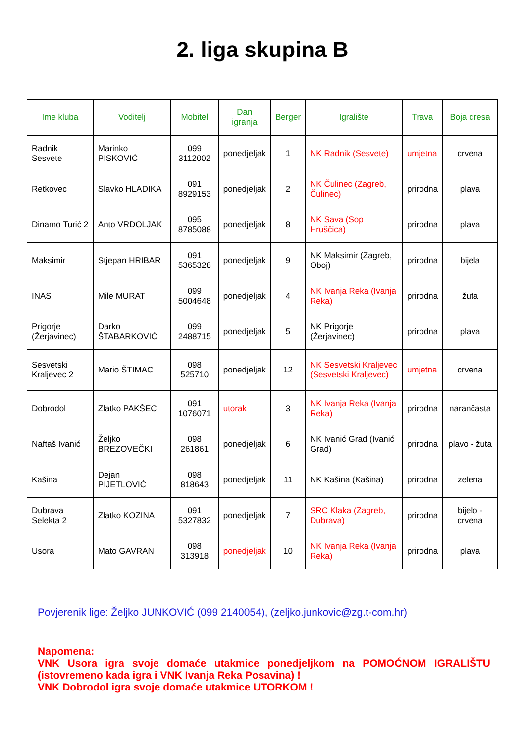2. liga skupina B
| Ime kluba | Voditelj | Mobitel | Dan igranja | Berger | Igralište | Trava | Boja dresa |
| --- | --- | --- | --- | --- | --- | --- | --- |
| Radnik Sesvete | Marinko PISKOVIĆ | 099 3112002 | ponedjeljak | 1 | NK Radnik (Sesvete) | umjetna | crvena |
| Retkovec | Slavko HLADIKA | 091 8929153 | ponedjeljak | 2 | NK Čulinec (Zagreb, Čulinec) | prirodna | plava |
| Dinamo Turić 2 | Anto VRDOLJAK | 095 8785088 | ponedjeljak | 8 | NK Sava (Sop Hruščica) | prirodna | plava |
| Maksimir | Stjepan HRIBAR | 091 5365328 | ponedjeljak | 9 | NK Maksimir (Zagreb, Oboj) | prirodna | bijela |
| INAS | Mile MURAT | 099 5004648 | ponedjeljak | 4 | NK Ivanja Reka (Ivanja Reka) | prirodna | žuta |
| Prigorje (Žerjavinec) | Darko ŠTABARKOVIĆ | 099 2488715 | ponedjeljak | 5 | NK Prigorje (Žerjavinec) | prirodna | plava |
| Sesvetski Kraljevec 2 | Mario ŠTIMAC | 098 525710 | ponedjeljak | 12 | NK Sesvetski Kraljevec (Sesvetski Kraljevec) | umjetna | crvena |
| Dobrodol | Zlatko PAKŠEC | 091 1076071 | utorak | 3 | NK Ivanja Reka (Ivanja Reka) | prirodna | narančasta |
| Naftaš Ivanić | Željko BREZOVEČKI | 098 261861 | ponedjeljak | 6 | NK Ivanić Grad (Ivanić Grad) | prirodna | plavo - žuta |
| Kašina | Dejan PIJETLOVIĆ | 098 818643 | ponedjeljak | 11 | NK Kašina (Kašina) | prirodna | zelena |
| Dubrava Selekta 2 | Zlatko KOZINA | 091 5327832 | ponedjeljak | 7 | SRC Klaka (Zagreb, Dubrava) | prirodna | bijelo - crvena |
| Usora | Mato GAVRAN | 098 313918 | ponedjeljak | 10 | NK Ivanja Reka (Ivanja Reka) | prirodna | plava |
Povjerenik lige: Željko JUNKOVIĆ (099 2140054), (zeljko.junkovic@zg.t-com.hr)
Napomena:
VNK Usora igra svoje domaće utakmice ponedjeljkom na POMOĆNOM IGRALIŠTU (istovremeno kada igra i VNK Ivanja Reka Posavina) !
VNK Dobrodol igra svoje domaće utakmice UTORKOM !